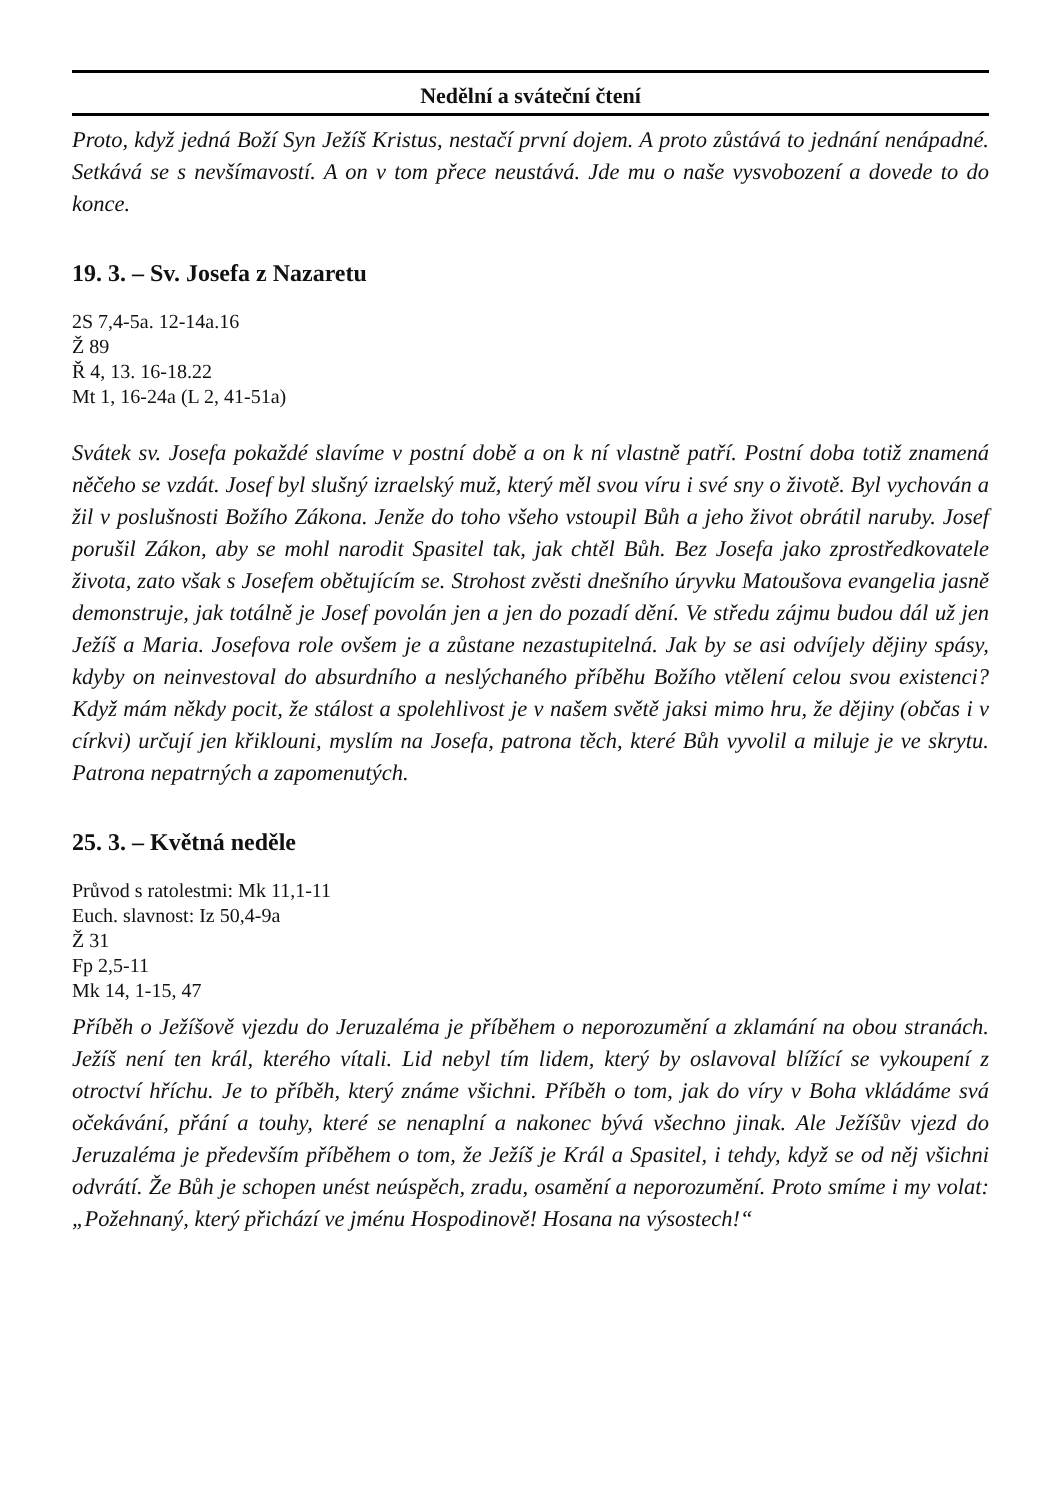Nedělní a sváteční čtení
Proto, když jedná Boží Syn Ježíš Kristus, nestačí první dojem. A proto zůstává to jednání nenápadné. Setkává se s nevšímavostí. A on v tom přece neustává. Jde mu o naše vysvobození a dovede to do konce.
19. 3. – Sv. Josefa z Nazaretu
2S 7,4-5a. 12-14a.16
Ž 89
Ř 4, 13. 16-18.22
Mt 1, 16-24a (L 2, 41-51a)
Svátek sv. Josefa pokaždé slavíme v postní době a on k ní vlastně patří. Postní doba totiž znamená něčeho se vzdát. Josef byl slušný izraelský muž, který měl svou víru i své sny o životě. Byl vychován a žil v poslušnosti Božího Zákona. Jenže do toho všeho vstoupil Bůh a jeho život obrátil naruby. Josef porušil Zákon, aby se mohl narodit Spasitel tak, jak chtěl Bůh. Bez Josefa jako zprostředkovatele života, zato však s Josefem obětujícím se. Strohost zvěsti dnešního úryvku Matoušova evangelia jasně demonstruje, jak totálně je Josef povolán jen a jen do pozadí dění. Ve středu zájmu budou dál už jen Ježíš a Maria. Josefova role ovšem je a zůstane nezastupitelná. Jak by se asi odvíjely dějiny spásy, kdyby on neinvestoval do absurdního a neslýchaného příběhu Božího vtělení celou svou existenci? Když mám někdy pocit, že stálost a spolehlivost je v našem světě jaksi mimo hru, že dějiny (občas i v církvi) určují jen křiklouni, myslím na Josefa, patrona těch, které Bůh vyvolil a miluje je ve skrytu. Patrona nepatrných a zapomenutých.
25. 3. – Květná neděle
Průvod s ratolestmi: Mk 11,1-11
Euch. slavnost: Iz 50,4-9a
Ž 31
Fp 2,5-11
Mk 14, 1-15, 47
Příběh o Ježíšově vjezdu do Jeruzaléma je příběhem o neporozumění a zklamání na obou stranách. Ježíš není ten král, kterého vítali. Lid nebyl tím lidem, který by oslavoval blížící se vykoupení z otroctví hříchu. Je to příběh, který známe všichni. Příběh o tom, jak do víry v Boha vkládáme svá očekávání, přání a touhy, které se nenaplní a nakonec bývá všechno jinak. Ale Ježíšův vjezd do Jeruzaléma je především příběhem o tom, že Ježíš je Král a Spasitel, i tehdy, když se od něj všichni odvrátí. Že Bůh je schopen unést neúspěch, zradu, osamění a neporozumění. Proto smíme i my volat: „Požehnaný, který přichází ve jménu Hospodinově! Hosana na výsostech!“